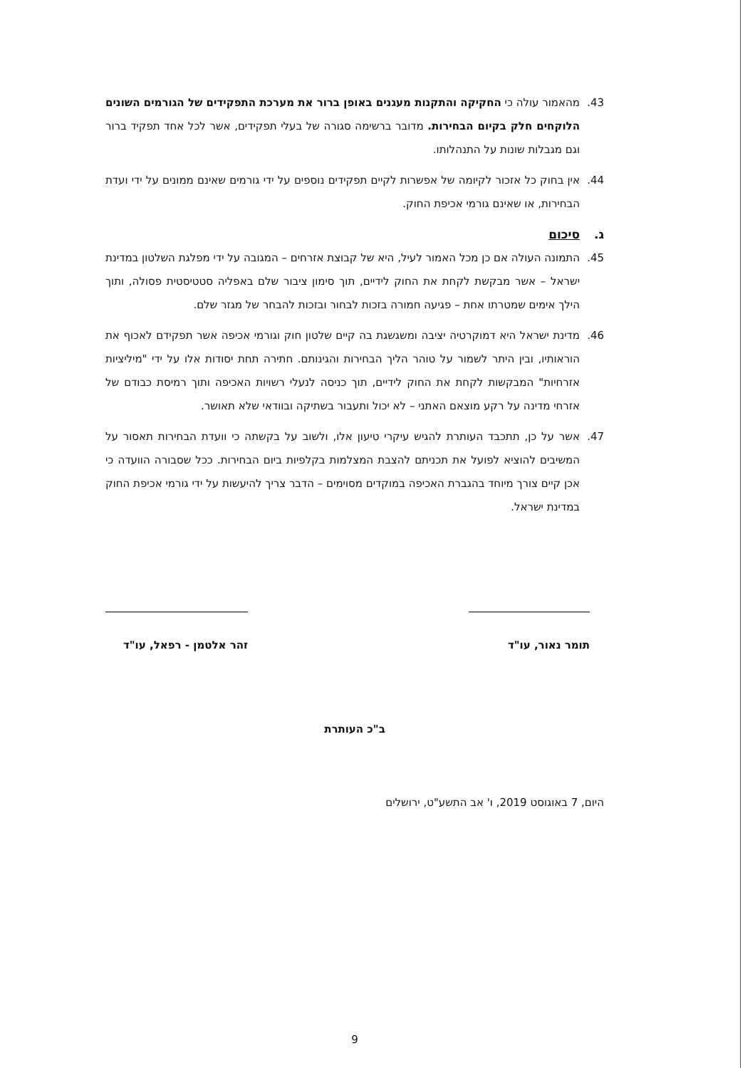43. מהאמור עולה כי החקיקה והתקנות מעגנים באופן ברור את מערכת התפקידים של הגורמים השונים הלוקחים חלק בקיום הבחירות. מדובר ברשימה סגורה של בעלי תפקידים, אשר לכל אחד תפקיד ברור וגם מגבלות שונות על התנהלותו.
44. אין בחוק כל אזכור לקיומה של אפשרות לקיים תפקידים נוספים על ידי גורמים שאינם ממונים על ידי ועדת הבחירות, או שאינם גורמי אכיפת החוק.
ג. סיכום
45. התמונה העולה אם כן מכל האמור לעיל, היא של קבוצת אזרחים – המגובה על ידי מפלגת השלטון במדינת ישראל – אשר מבקשת לקחת את החוק לידיים, תוך סימון ציבור שלם באפליה סטטיסטית פסולה, ותוך הילך אימים שמטרתו אחת – פגיעה חמורה בזכות לבחור ובזכות להבחר של מגזר שלם.
46. מדינת ישראל היא דמוקרטיה יציבה ומשגשגת בה קיים שלטון חוק וגורמי אכיפה אשר תפקידם לאכוף את הוראותיו, ובין היתר לשמור על טוהר הליך הבחירות והגינותם. חתירה תחת יסודות אלו על ידי "מיליציות אזרחיות" המבקשות לקחת את החוק לידיים, תוך כניסה לנעלי רשויות האכיפה ותוך רמיסת כבודם של אזרחי מדינה על רקע מוצאם האתני – לא יכול ותעבור בשתיקה ובוודאי שלא תאושר.
47. אשר על כן, תתכבד העותרת להגיש עיקרי טיעון אלו, ולשוב על בקשתה כי וועדת הבחירות תאסור על המשיבים להוציא לפועל את תכניתם להצבת המצלמות בקלפיות ביום הבחירות. ככל שסבורה הוועדה כי אכן קיים צורך מיוחד בהגברת האכיפה במוקדים מסוימים – הדבר צריך להיעשות על ידי גורמי אכיפת החוק במדינת ישראל.
תומר נאור, עו"ד זהר אלטמן - רפאל, עו"ד
ב"כ העותרת
היום, 7 באוגוסט 2019, ו' אב התשע"ט, ירושלים
9